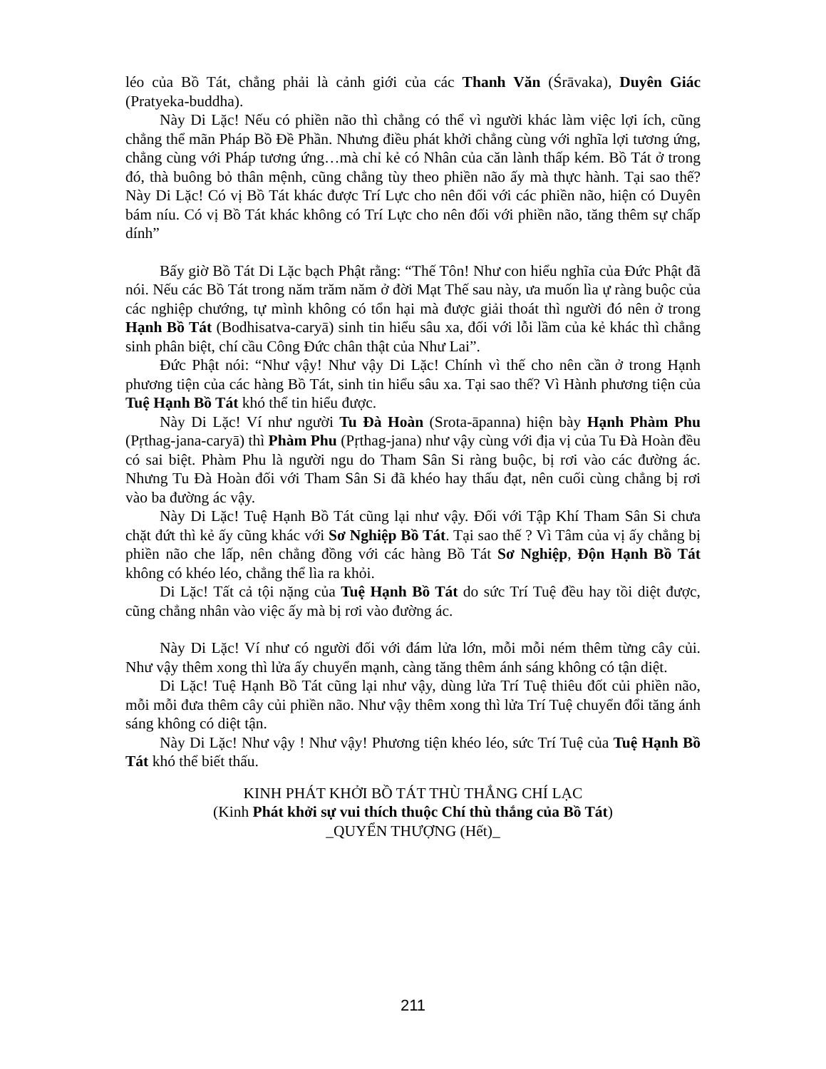léo của Bồ Tát, chẳng phải là cảnh giới của các Thanh Văn (Śrāvaka), Duyên Giác (Pratyeka-buddha).
Này Di Lặc! Nếu có phiền não thì chẳng có thể vì người khác làm việc lợi ích, cũng chẳng thể mãn Pháp Bồ Đề Phần. Nhưng điều phát khởi chẳng cùng với nghĩa lợi tương ứng, chẳng cùng với Pháp tương ứng…mà chỉ kẻ có Nhân của căn lành thấp kém. Bồ Tát ở trong đó, thà buông bỏ thân mệnh, cũng chẳng tùy theo phiền não ấy mà thực hành. Tại sao thế? Này Di Lặc! Có vị Bồ Tát khác được Trí Lực cho nên đối với các phiền não, hiện có Duyên bám níu. Có vị Bồ Tát khác không có Trí Lực cho nên đối với phiền não, tăng thêm sự chấp dính”
Bấy giờ Bồ Tát Di Lặc bạch Phật rằng: “Thế Tôn! Như con hiểu nghĩa của Đức Phật đã nói. Nếu các Bồ Tát trong năm trăm năm ở đời Mạt Thế sau này, ưa muốn lìa ự ràng buộc của các nghiệp chướng, tự mình không có tổn hại mà được giải thoát thì người đó nên ở trong Hạnh Bồ Tát (Bodhisatva-caryā) sinh tin hiểu sâu xa, đối với lỗi lầm của kẻ khác thì chẳng sinh phân biệt, chí cầu Công Đức chân thật của Như Lai”.
Đức Phật nói: “Như vậy! Như vậy Di Lặc! Chính vì thế cho nên cần ở trong Hạnh phương tiện của các hàng Bồ Tát, sinh tin hiểu sâu xa. Tại sao thế? Vì Hành phương tiện của Tuệ Hạnh Bồ Tát khó thể tin hiểu được.
Này Di Lặc! Ví như người Tu Đà Hoàn (Srota-āpanna) hiện bày Hạnh Phàm Phu (Pṛthag-jana-caryā) thì Phàm Phu (Pṛthag-jana) như vậy cùng với địa vị của Tu Đà Hoàn đều có sai biệt. Phàm Phu là người ngu do Tham Sân Si ràng buộc, bị rơi vào các đường ác. Nhưng Tu Đà Hoàn đối với Tham Sân Si đã khéo hay thấu đạt, nên cuối cùng chẳng bị rơi vào ba đường ác vậy.
Này Di Lặc! Tuệ Hạnh Bồ Tát cũng lại như vậy. Đối với Tập Khí Tham Sân Si chưa chặt đứt thì kẻ ấy cũng khác với Sơ Nghiệp Bồ Tát. Tại sao thế ? Vì Tâm của vị ấy chẳng bị phiền não che lấp, nên chẳng đồng với các hàng Bồ Tát Sơ Nghiệp, Độn Hạnh Bồ Tát không có khéo léo, chẳng thể lìa ra khỏi.
Di Lặc! Tất cả tội nặng của Tuệ Hạnh Bồ Tát do sức Trí Tuệ đều hay tồi diệt được, cũng chẳng nhân vào việc ấy mà bị rơi vào đường ác.
Này Di Lặc! Ví như có người đối với đám lửa lớn, mỗi mỗi ném thêm từng cây củi. Như vậy thêm xong thì lửa ấy chuyển mạnh, càng tăng thêm ánh sáng không có tận diệt.
Di Lặc! Tuệ Hạnh Bồ Tát cũng lại như vậy, dùng lửa Trí Tuệ thiêu đốt củi phiền não, mỗi mỗi đưa thêm cây củi phiền não. Như vậy thêm xong thì lửa Trí Tuệ chuyển đổi tăng ánh sáng không có diệt tận.
Này Di Lặc! Như vậy ! Như vậy! Phương tiện khéo léo, sức Trí Tuệ của Tuệ Hạnh Bồ Tát khó thể biết thấu.
KINH PHÁT KHỞI BỒ TÁT THÙ THẮNG CHÍ LẠC
(Kinh Phát khởi sự vui thích thuộc Chí thù thắng của Bồ Tát)
_QUYỂN THƯỢNG (Hết)_
211